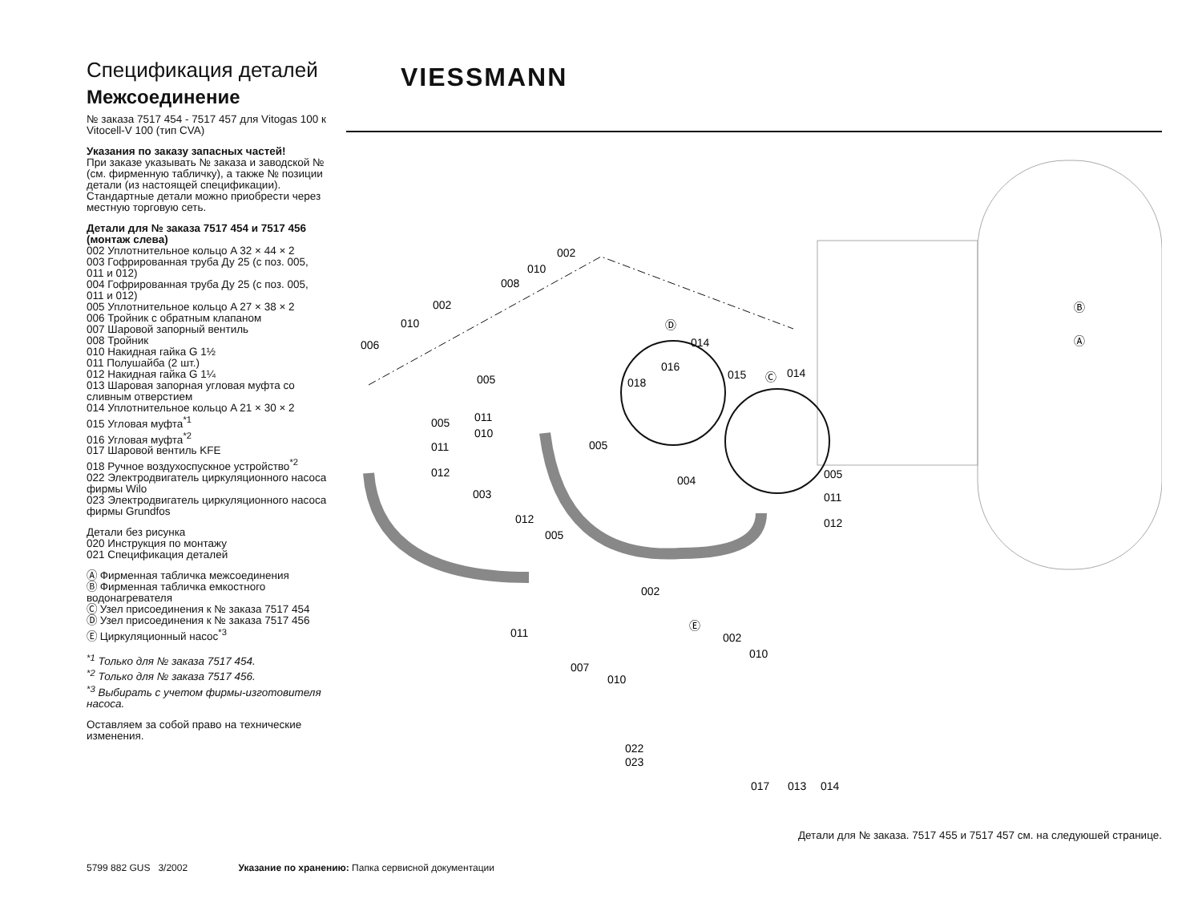Спецификация деталей
Межсоединение
№ заказа 7517 454 - 7517 457 для Vitogas 100 к Vitocell-V 100 (тип CVA)
Указания по заказу запасных частей!
При заказе указывать № заказа и заводской № (см. фирменную табличку), а также № позиции детали (из настоящей спецификации).
Стандартные детали можно приобрести через местную торговую сеть.
Детали для № заказа 7517 454 и 7517 456 (монтаж слева)
002 Уплотнительное кольцо A 32 × 44 × 2
003 Гофрированная труба Ду 25 (с поз. 005, 011 и 012)
004 Гофрированная труба Ду 25 (с поз. 005, 011 и 012)
005 Уплотнительное кольцо A 27 × 38 × 2
006 Тройник с обратным клапаном
007 Шаровой запорный вентиль
008 Тройник
010 Накидная гайка G 1½
011 Полушайба (2 шт.)
012 Накидная гайка G 1¼
013 Шаровая запорная угловая муфта со сливным отверстием
014 Уплотнительное кольцо A 21 × 30 × 2
015 Угловая муфта<sup>*1</sup>
016 Угловая муфта<sup>*2</sup>
017 Шаровой вентиль KFE
018 Ручное воздухоспускное устройство<sup>*2</sup>
022 Электродвигатель циркуляционного насоса фирмы Wilo
023 Электродвигатель циркуляционного насоса фирмы Grundfos
Детали без рисунка
020 Инструкция по монтажу
021 Спецификация деталей
Ⓐ Фирменная табличка межсоединения
Ⓑ Фирменная табличка емкостного водонагревателя
Ⓒ Узел присоединения к № заказа 7517 454
Ⓓ Узел присоединения к № заказа 7517 456
Ⓔ Циркуляционный насос<sup>*3</sup>
<sup>*1</sup> Только для № заказа 7517 454.
<sup>*2</sup> Только для № заказа 7517 456.
<sup>*3</sup> Выбирать с учетом фирмы-изготовителя насоса.
Оставляем за собой право на технические изменения.
VIESSMANN
002
010
008
002
010
006
005
011
010
005
011
012
Ⓓ
014
016
018
015
Ⓒ
014
005
004
005
011
012
003
012
005
011
007
010
002
Ⓔ
002
010
022
023
017
013
014
Ⓑ
Ⓐ
Детали для № заказа. 7517 455 и 7517 457 см. на следуюшей странице.
5799 882 GUS 3/2002 Указание по хранению: Папка сервисной документации